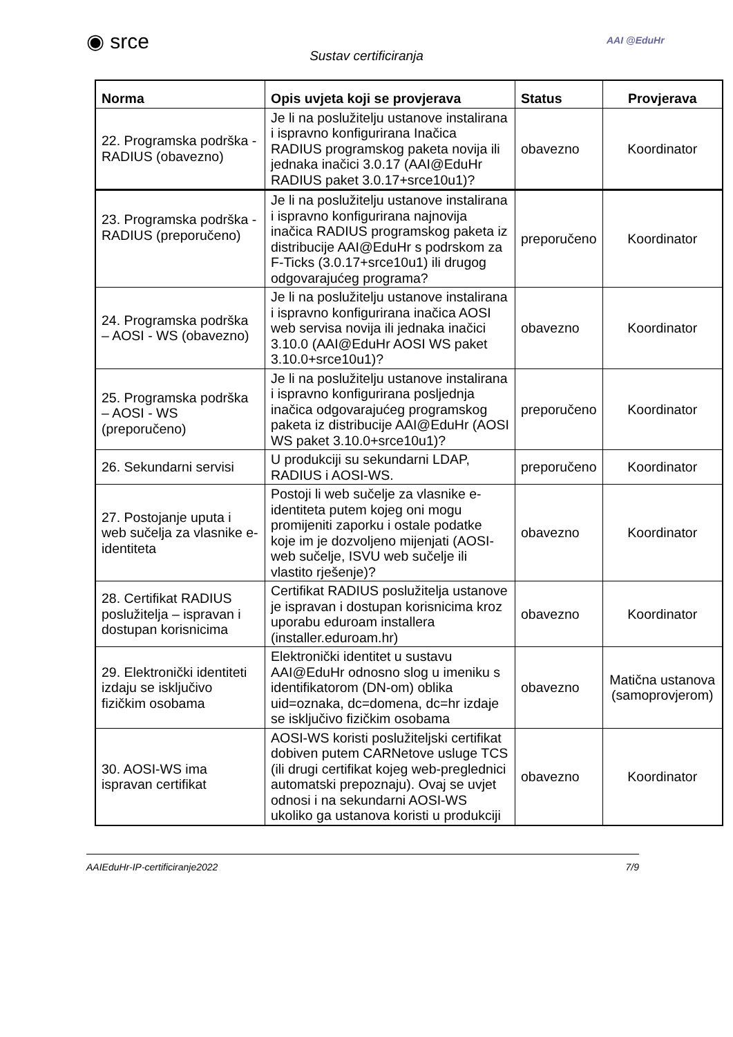◉ srce
Sustav certificiranja
AAI @EduHr
| Norma | Opis uvjeta koji se provjerava | Status | Provjerava |
| --- | --- | --- | --- |
| 22. Programska podrška - RADIUS (obavezno) | Je li na poslužitelju ustanove instalirana i ispravno konfigurirana Inačica RADIUS programskog paketa novija ili jednaka inačici 3.0.17 (AAI@EduHr RADIUS paket 3.0.17+srce10u1)? | obavezno | Koordinator |
| 23. Programska podrška - RADIUS (preporučeno) | Je li na poslužitelju ustanove instalirana i ispravno konfigurirana najnovija inačica RADIUS programskog paketa iz distribucije AAI@EduHr s podrskom za F-Ticks (3.0.17+srce10u1) ili drugog odgovarajućeg programa? | preporučeno | Koordinator |
| 24. Programska podrška – AOSI - WS (obavezno) | Je li na poslužitelju ustanove instalirana i ispravno konfigurirana inačica AOSI web servisa novija ili jednaka inačici 3.10.0 (AAI@EduHr AOSI WS paket 3.10.0+srce10u1)? | obavezno | Koordinator |
| 25. Programska podrška – AOSI - WS (preporučeno) | Je li na poslužitelju ustanove instalirana i ispravno konfigurirana posljednja inačica odgovarajućeg programskog paketa iz distribucije AAI@EduHr (AOSI WS paket 3.10.0+srce10u1)? | preporučeno | Koordinator |
| 26. Sekundarni servisi | U produkciji su sekundarni LDAP, RADIUS i AOSI-WS. | preporučeno | Koordinator |
| 27. Postojanje uputa i web sučelja za vlasnike e-identiteta | Postoji li web sučelje za vlasnike e-identiteta putem kojeg oni mogu promijeniti zaporku i ostale podatke koje im je dozvoljeno mijenjati (AOSI-web sučelje, ISVU web sučelje ili vlastito rješenje)? | obavezno | Koordinator |
| 28. Certifikat RADIUS poslužitelja – ispravan i dostupan korisnicima | Certifikat RADIUS poslužitelja ustanove je ispravan i dostupan korisnicima kroz uporabu eduroam installera (installer.eduroam.hr) | obavezno | Koordinator |
| 29. Elektronički identiteti izdaju se isključivo fizičkim osobama | Elektronički identitet u sustavu AAI@EduHr odnosno slog u imeniku s identifikatorom (DN-om) oblika uid=oznaka, dc=domena, dc=hr izdaje se isključivo fizičkim osobama | obavezno | Matična ustanova (samoprovjerom) |
| 30. AOSI-WS ima ispravan certifikat | AOSI-WS koristi poslužiteljski certifikat dobiven putem CARNetove usluge TCS (ili drugi certifikat kojeg web-preglednici automatski prepoznaju). Ovaj se uvjet odnosi i na sekundarni AOSI-WS ukoliko ga ustanova koristi u produkciji | obavezno | Koordinator |
AAIEduHr-IP-certificiranje2022 7/9